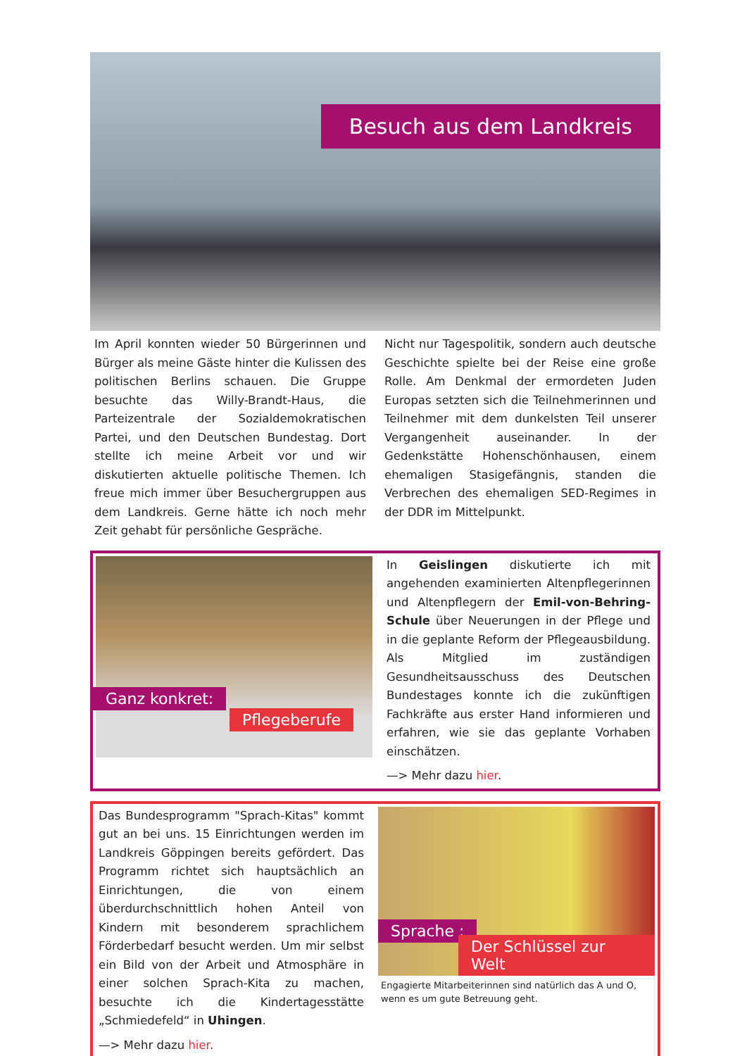Besuch aus dem Landkreis
Im April konnten wieder 50 Bürgerinnen und Bürger als meine Gäste hinter die Kulissen des politischen Berlins schauen. Die Gruppe besuchte das Willy-Brandt-Haus, die Parteizentrale der Sozialdemokratischen Partei, und den Deutschen Bundestag. Dort stellte ich meine Arbeit vor und wir diskutierten aktuelle politische Themen. Ich freue mich immer über Besuchergruppen aus dem Landkreis. Gerne hätte ich noch mehr Zeit gehabt für persönliche Gespräche.
Nicht nur Tagespolitik, sondern auch deutsche Geschichte spielte bei der Reise eine große Rolle. Am Denkmal der ermordeten Juden Europas setzten sich die Teilnehmerinnen und Teilnehmer mit dem dunkelsten Teil unserer Vergangenheit auseinander. In der Gedenkstätte Hohenschönhausen, einem ehemaligen Stasigefängnis, standen die Verbrechen des ehemaligen SED-Regimes in der DDR im Mittelpunkt.
Ganz konkret:
Pflegeberufe
In Geislingen diskutierte ich mit angehenden examinierten Altenpflegerinnen und Altenpflegern der Emil-von-Behring-Schule über Neuerungen in der Pflege und in die geplante Reform der Pflegeausbildung. Als Mitglied im zuständigen Gesundheitsausschuss des Deutschen Bundestages konnte ich die zukünftigen Fachkräfte aus erster Hand informieren und erfahren, wie sie das geplante Vorhaben einschätzen.
—> Mehr dazu hier.
Das Bundesprogramm "Sprach-Kitas" kommt gut an bei uns. 15 Einrichtungen werden im Landkreis Göppingen bereits gefördert. Das Programm richtet sich hauptsächlich an Einrichtungen, die von einem überdurchschnittlich hohen Anteil von Kindern mit besonderem sprachlichem Förderbedarf besucht werden. Um mir selbst ein Bild von der Arbeit und Atmosphäre in einer solchen Sprach-Kita zu machen, besuchte ich die Kindertagesstätte „Schmiedefeld“ in Uhingen.
—> Mehr dazu hier.
Sprache :
Der Schlüssel zur Welt
Engagierte Mitarbeiterinnen sind natürlich das A und O, wenn es um gute Betreuung geht.